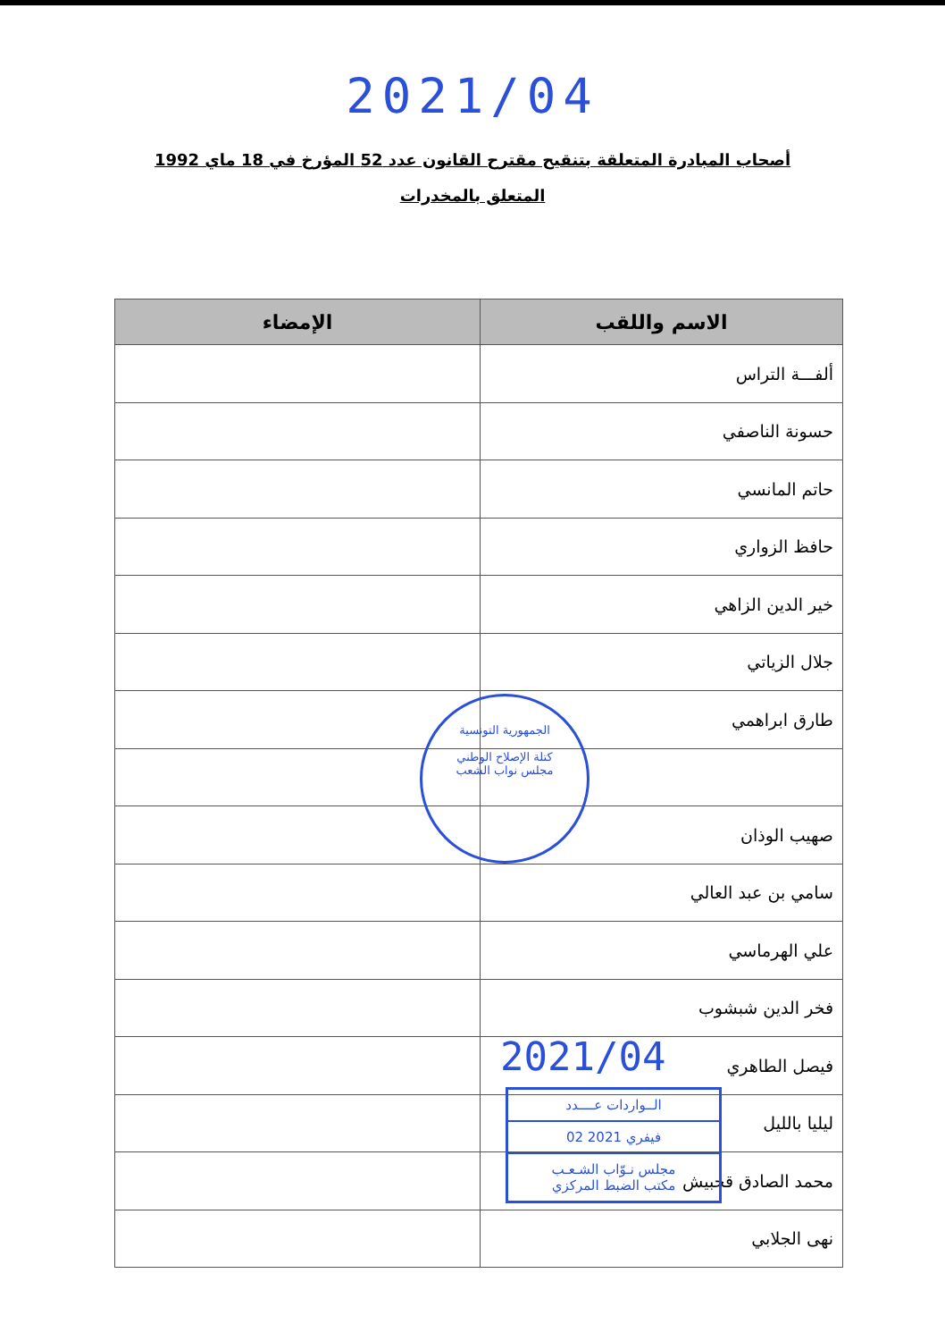2021/04
أصحاب المبادرة المتعلقة بتنقيح مقترح القانون عدد 52 المؤرخ في 18 ماي 1992 المتعلق بالمخدرات
| الاسم واللقب | الإمضاء |
| --- | --- |
| ألفـــة التراس | |
| حسونة الناصفي | |
| حاتم المانسي | |
| حافظ الزواري | |
| خير الدين الزاهي | |
| جلال الزياتي | |
| طارق ابراهمي | |
| صهيب الوذان | |
| سامي بن عبد العالي | |
| علي الهرماسي | |
| فخر الدين شبشوب | |
| فيصل الطاهري | |
| ليليا بالليل | |
| محمد الصادق قحبيش | |
| نهى الجلابي | |
الجمهورية التونسية
كتلة الإصلاح الوطني
مجلس نواب الشعب
2021/04
الــواردات عــــدد
02 فيفري 2021
مجلس نـوّاب الشـعـب
مكتب الضبط المركزي